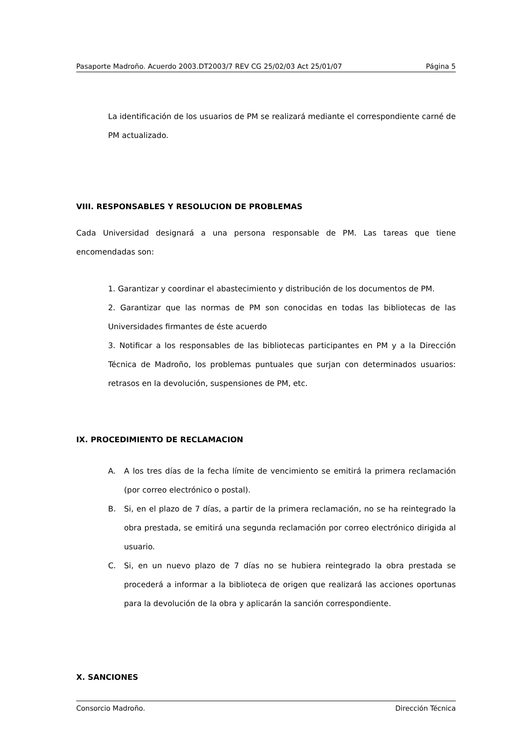Pasaporte Madroño. Acuerdo 2003.DT2003/7 REV CG 25/02/03 Act 25/01/07 Página 5
La identificación de los usuarios de PM se realizará mediante el correspondiente carné de PM actualizado.
VIII. RESPONSABLES Y RESOLUCION DE PROBLEMAS
Cada Universidad designará a una persona responsable de PM. Las tareas que tiene encomendadas son:
1. Garantizar y coordinar el abastecimiento y distribución de los documentos de PM.
2. Garantizar que las normas de PM son conocidas en todas las bibliotecas de las Universidades firmantes de éste acuerdo
3. Notificar a los responsables de las bibliotecas participantes en PM y a la Dirección Técnica de Madroño, los problemas puntuales que surjan con determinados usuarios: retrasos en la devolución, suspensiones de PM, etc.
IX. PROCEDIMIENTO DE RECLAMACION
A. A los tres días de la fecha límite de vencimiento se emitirá la primera reclamación (por correo electrónico o postal).
B. Si, en el plazo de 7 días, a partir de la primera reclamación, no se ha reintegrado la obra prestada, se emitirá una segunda reclamación por correo electrónico dirigida al usuario.
C. Si, en un nuevo plazo de 7 días no se hubiera reintegrado la obra prestada se procederá a informar a la biblioteca de origen que realizará las acciones oportunas para la devolución de la obra y aplicarán la sanción correspondiente.
X. SANCIONES
Consorcio Madroño. Dirección Técnica